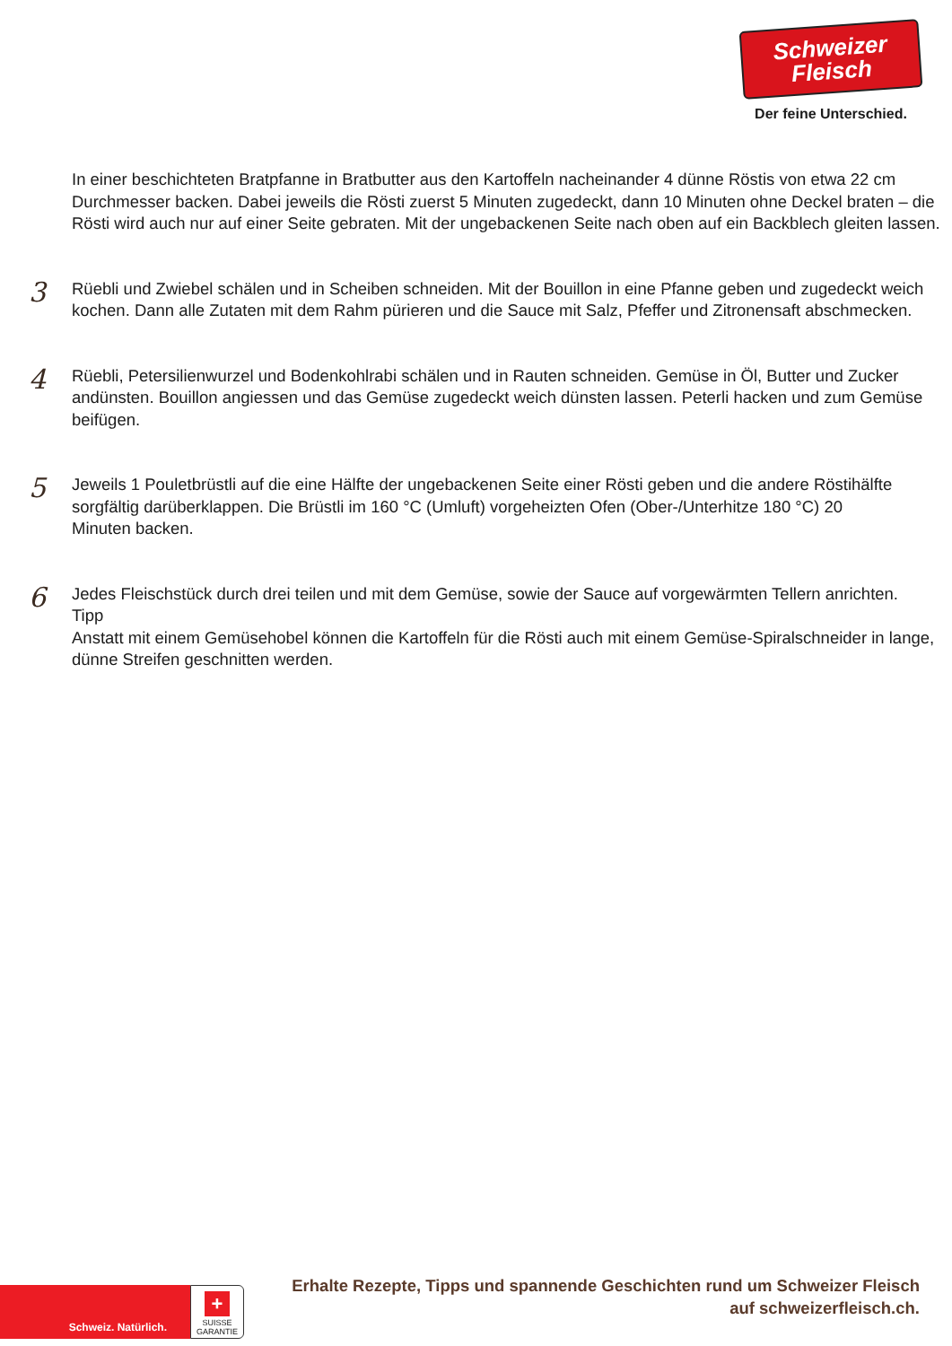Schweizer
Fleisch
Der feine Unterschied.
In einer beschichteten Bratpfanne in Bratbutter aus den Kartoffeln nacheinander 4 dünne Röstis von etwa 22 cm Durchmesser backen. Dabei jeweils die Rösti zuerst 5 Minuten zugedeckt, dann 10 Minuten ohne Deckel braten – die Rösti wird auch nur auf einer Seite gebraten. Mit der ungebackenen Seite nach oben auf ein Backblech gleiten lassen.
3
Rüebli und Zwiebel schälen und in Scheiben schneiden. Mit der Bouillon in eine Pfanne geben und zugedeckt weich kochen. Dann alle Zutaten mit dem Rahm pürieren und die Sauce mit Salz, Pfeffer und Zitronensaft abschmecken.
4
Rüebli, Petersilienwurzel und Bodenkohlrabi schälen und in Rauten schneiden. Gemüse in Öl, Butter und Zucker andünsten. Bouillon angiessen und das Gemüse zugedeckt weich dünsten lassen. Peterli hacken und zum Gemüse beifügen.
5
Jeweils 1 Pouletbrüstli auf die eine Hälfte der ungebackenen Seite einer Rösti geben und die andere Röstihälfte
sorgfältig darüberklappen. Die Brüstli im 160 °C (Umluft) vorgeheizten Ofen (Ober-/Unterhitze 180 °C) 20
Minuten backen.
6
Jedes Fleischstück durch drei teilen und mit dem Gemüse, sowie der Sauce auf vorgewärmten Tellern anrichten.
Tipp
Anstatt mit einem Gemüsehobel können die Kartoffeln für die Rösti auch mit einem Gemüse-Spiralschneider in lange, dünne Streifen geschnitten werden.
Schweiz. Natürlich.
+
SUISSE
GARANTIE
Erhalte Rezepte, Tipps und spannende Geschichten rund um Schweizer Fleisch auf schweizerfleisch.ch.